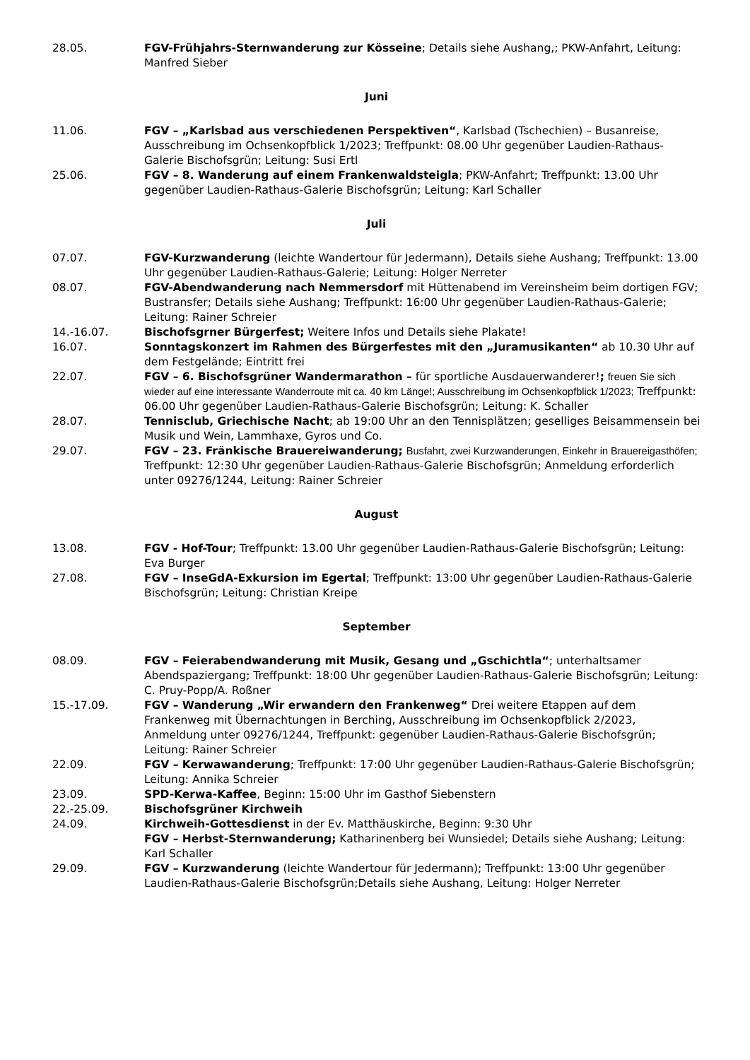28.05. FGV-Frühjahrs-Sternwanderung zur Kösseine; Details siehe Aushang,; PKW-Anfahrt, Leitung: Manfred Sieber
Juni
11.06. FGV – „Karlsbad aus verschiedenen Perspektiven“, Karlsbad (Tschechien) – Busanreise, Ausschreibung im Ochsenkopfblick 1/2023; Treffpunkt: 08.00 Uhr gegenüber Laudien-Rathaus-Galerie Bischofsgrün; Leitung: Susi Ertl
25.06. FGV – 8. Wanderung auf einem Frankenwaldsteigla; PKW-Anfahrt; Treffpunkt: 13.00 Uhr gegenüber Laudien-Rathaus-Galerie Bischofsgrün; Leitung: Karl Schaller
Juli
07.07. FGV-Kurzwanderung (leichte Wandertour für Jedermann), Details siehe Aushang; Treffpunkt: 13.00 Uhr gegenüber Laudien-Rathaus-Galerie; Leitung: Holger Nerreter
08.07. FGV-Abendwanderung nach Nemmersdorf mit Hüttenabend im Vereinsheim beim dortigen FGV; Bustransfer; Details siehe Aushang; Treffpunkt: 16:00 Uhr gegenüber Laudien-Rathaus-Galerie; Leitung: Rainer Schreier
14.-16.07. Bischofsgrner Bürgerfest; Weitere Infos und Details siehe Plakate!
16.07. Sonntagskonzert im Rahmen des Bürgerfestes mit den „Juramusikanten“ ab 10.30 Uhr auf dem Festgelände; Eintritt frei
22.07. FGV – 6. Bischofsgrüner Wandermarathon – für sportliche Ausdauerwanderer!; freuen Sie sich wieder auf eine interessante Wanderroute mit ca. 40 km Länge!; Ausschreibung im Ochsenkopfblick 1/2023; Treffpunkt: 06.00 Uhr gegenüber Laudien-Rathaus-Galerie Bischofsgrün; Leitung: K. Schaller
28.07. Tennisclub, Griechische Nacht; ab 19:00 Uhr an den Tennisplätzen; geselliges Beisammensein bei Musik und Wein, Lammhaxe, Gyros und Co.
29.07. FGV – 23. Fränkische Brauereiwanderung; Busfahrt, zwei Kurzwanderungen, Einkehr in Brauereigasthöfen; Treffpunkt: 12:30 Uhr gegenüber Laudien-Rathaus-Galerie Bischofsgrün; Anmeldung erforderlich unter 09276/1244, Leitung: Rainer Schreier
August
13.08. FGV - Hof-Tour; Treffpunkt: 13.00 Uhr gegenüber Laudien-Rathaus-Galerie Bischofsgrün; Leitung: Eva Burger
27.08. FGV – InseGdA-Exkursion im Egertal; Treffpunkt: 13:00 Uhr gegenüber Laudien-Rathaus-Galerie Bischofsgrün; Leitung: Christian Kreipe
September
08.09. FGV – Feierabendwanderung mit Musik, Gesang und „Gschichtla“; unterhaltsamer Abendspaziergang; Treffpunkt: 18:00 Uhr gegenüber Laudien-Rathaus-Galerie Bischofsgrün; Leitung: C. Pruy-Popp/A. Roßner
15.-17.09. FGV – Wanderung „Wir erwandern den Frankenweg“ Drei weitere Etappen auf dem Frankenweg mit Übernachtungen in Berching, Ausschreibung im Ochsenkopfblick 2/2023, Anmeldung unter 09276/1244, Treffpunkt: gegenüber Laudien-Rathaus-Galerie Bischofsgrün; Leitung: Rainer Schreier
22.09. FGV – Kerwawanderung; Treffpunkt: 17:00 Uhr gegenüber Laudien-Rathaus-Galerie Bischofsgrün; Leitung: Annika Schreier
23.09. SPD-Kerwa-Kaffee, Beginn: 15:00 Uhr im Gasthof Siebenstern
22.-25.09. Bischofsgrüner Kirchweih
24.09. Kirchweih-Gottesdienst in der Ev. Matthäuskirche, Beginn: 9:30 Uhr
FGV – Herbst-Sternwanderung; Katharinenberg bei Wunsiedel; Details siehe Aushang; Leitung: Karl Schaller
29.09. FGV – Kurzwanderung (leichte Wandertour für Jedermann); Treffpunkt: 13:00 Uhr gegenüber Laudien-Rathaus-Galerie Bischofsgrün;Details siehe Aushang, Leitung: Holger Nerreter